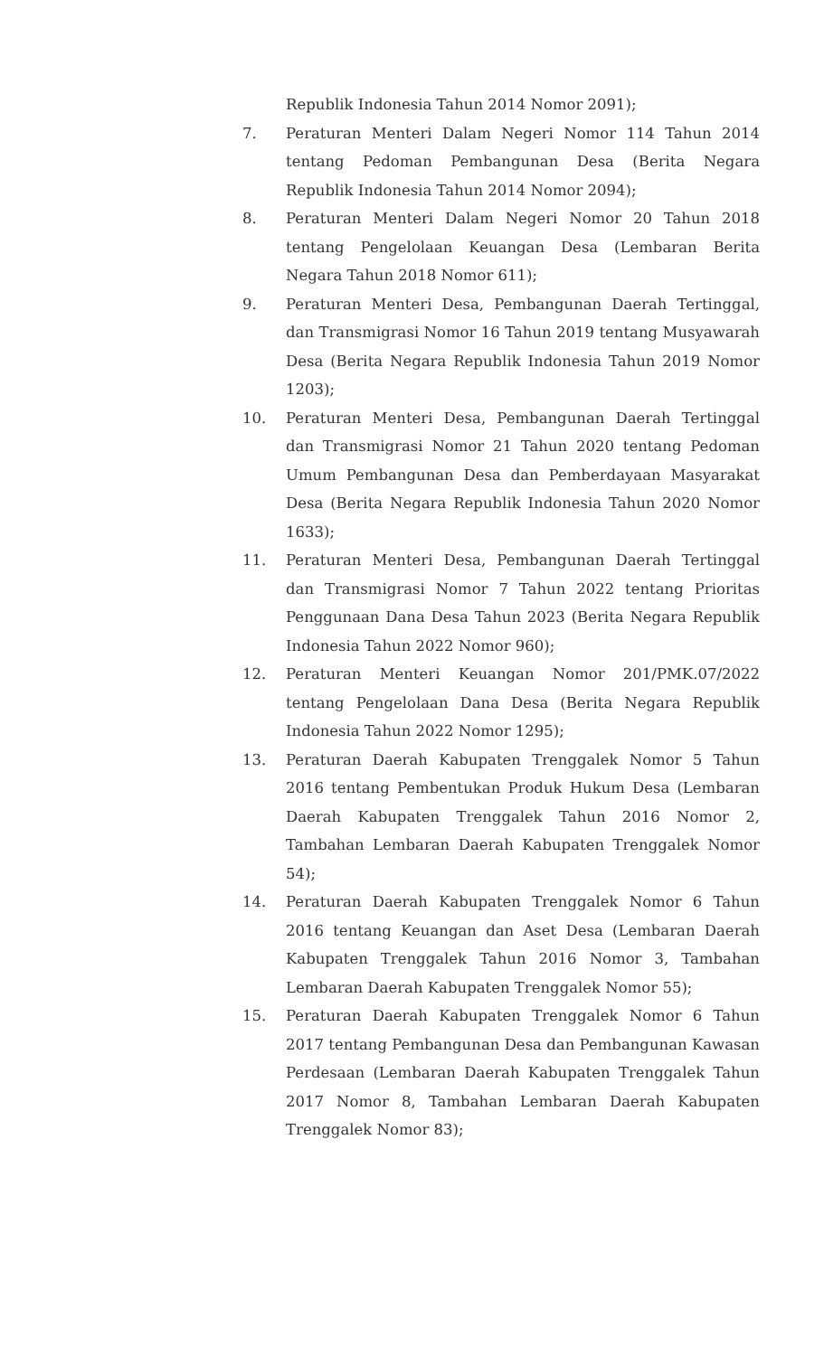Republik Indonesia Tahun 2014 Nomor 2091);
7. Peraturan Menteri Dalam Negeri Nomor 114 Tahun 2014 tentang Pedoman Pembangunan Desa (Berita Negara Republik Indonesia Tahun 2014 Nomor 2094);
8. Peraturan Menteri Dalam Negeri Nomor 20 Tahun 2018 tentang Pengelolaan Keuangan Desa (Lembaran Berita Negara Tahun 2018 Nomor 611);
9. Peraturan Menteri Desa, Pembangunan Daerah Tertinggal, dan Transmigrasi Nomor 16 Tahun 2019 tentang Musyawarah Desa (Berita Negara Republik Indonesia Tahun 2019 Nomor 1203);
10. Peraturan Menteri Desa, Pembangunan Daerah Tertinggal dan Transmigrasi Nomor 21 Tahun 2020 tentang Pedoman Umum Pembangunan Desa dan Pemberdayaan Masyarakat Desa (Berita Negara Republik Indonesia Tahun 2020 Nomor 1633);
11. Peraturan Menteri Desa, Pembangunan Daerah Tertinggal dan Transmigrasi Nomor 7 Tahun 2022 tentang Prioritas Penggunaan Dana Desa Tahun 2023 (Berita Negara Republik Indonesia Tahun 2022 Nomor 960);
12. Peraturan Menteri Keuangan Nomor 201/PMK.07/2022 tentang Pengelolaan Dana Desa (Berita Negara Republik Indonesia Tahun 2022 Nomor 1295);
13. Peraturan Daerah Kabupaten Trenggalek Nomor 5 Tahun 2016 tentang Pembentukan Produk Hukum Desa (Lembaran Daerah Kabupaten Trenggalek Tahun 2016 Nomor 2, Tambahan Lembaran Daerah Kabupaten Trenggalek Nomor 54);
14. Peraturan Daerah Kabupaten Trenggalek Nomor 6 Tahun 2016 tentang Keuangan dan Aset Desa (Lembaran Daerah Kabupaten Trenggalek Tahun 2016 Nomor 3, Tambahan Lembaran Daerah Kabupaten Trenggalek Nomor 55);
15. Peraturan Daerah Kabupaten Trenggalek Nomor 6 Tahun 2017 tentang Pembangunan Desa dan Pembangunan Kawasan Perdesaan (Lembaran Daerah Kabupaten Trenggalek Tahun 2017 Nomor 8, Tambahan Lembaran Daerah Kabupaten Trenggalek Nomor 83);